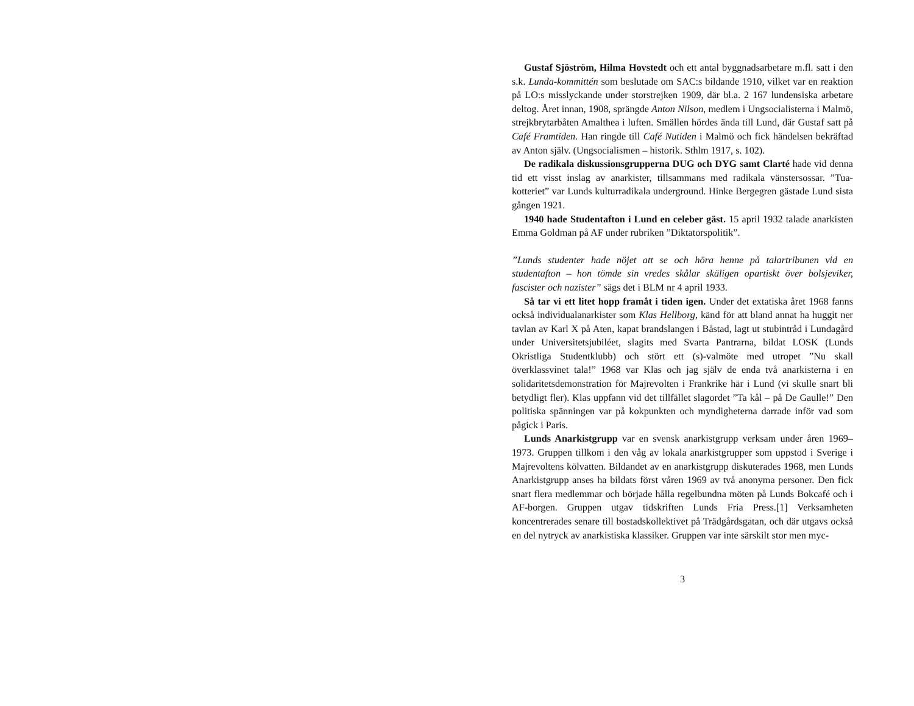Gustaf Sjöström, Hilma Hovstedt och ett antal byggnadsarbetare m.fl. satt i den s.k. Lunda-kommittén som beslutade om SAC:s bildande 1910, vilket var en reaktion på LO:s misslyckande under storstrejken 1909, där bl.a. 2 167 lundensiska arbetare deltog. Året innan, 1908, sprängde Anton Nilson, medlem i Ungsocialisterna i Malmö, strejkbrytarbåten Amalthea i luften. Smällen hördes ända till Lund, där Gustaf satt på Café Framtiden. Han ringde till Café Nutiden i Malmö och fick händelsen bekräftad av Anton själv. (Ungsocialismen – historik. Sthlm 1917, s. 102).
De radikala diskussionsgrupperna DUG och DYG samt Clarté hade vid denna tid ett visst inslag av anarkister, tillsammans med radikala vänstersossar. ”Tua-kotteriet” var Lunds kulturradikala underground. Hinke Bergegren gästade Lund sista gången 1921.
1940 hade Studentafton i Lund en celeber gäst. 15 april 1932 talade anarkisten Emma Goldman på AF under rubriken ”Diktatorspolitik”.
”Lunds studenter hade nöjet att se och höra henne på talartribunen vid en studentafton – hon tömde sin vredes skålar skäligen opartiskt över bolsjeviker, fascister och nazister” sägs det i BLM nr 4 april 1933.
Så tar vi ett litet hopp framåt i tiden igen. Under det extatiska året 1968 fanns också individualanarkister som Klas Hellborg, känd för att bland annat ha huggit ner tavlan av Karl X på Aten, kapat brandslangen i Båstad, lagt ut stubintråd i Lundagård under Universitetsjubiléet, slagits med Svarta Pantrarna, bildat LOSK (Lunds Okristliga Studentklubb) och stört ett (s)-valmöte med utropet ”Nu skall överklassvinet tala!” 1968 var Klas och jag själv de enda två anarkisterna i en solidaritetsdemonstration för Majrevolten i Frankrike här i Lund (vi skulle snart bli betydligt fler). Klas uppfann vid det tillfället slagordet ”Ta kål – på De Gaulle!” Den politiska spänningen var på kokpunkten och myndigheterna darrade inför vad som pågick i Paris.
Lunds Anarkistgrupp var en svensk anarkistgrupp verksam under åren 1969–1973. Gruppen tillkom i den våg av lokala anarkistgrupper som uppstod i Sverige i Majrevoltens kölvatten. Bildandet av en anarkistgrupp diskuterades 1968, men Lunds Anarkistgrupp anses ha bildats först våren 1969 av två anonyma personer. Den fick snart flera medlemmar och började hålla regelbundna möten på Lunds Bokcafé och i AF-borgen. Gruppen utgav tidskriften Lunds Fria Press.[1] Verksamheten koncentrerades senare till bostadskollektivet på Trädgårdsgatan, och där utgavs också en del nytryck av anarkistiska klassiker. Gruppen var inte särskilt stor men myc-
3